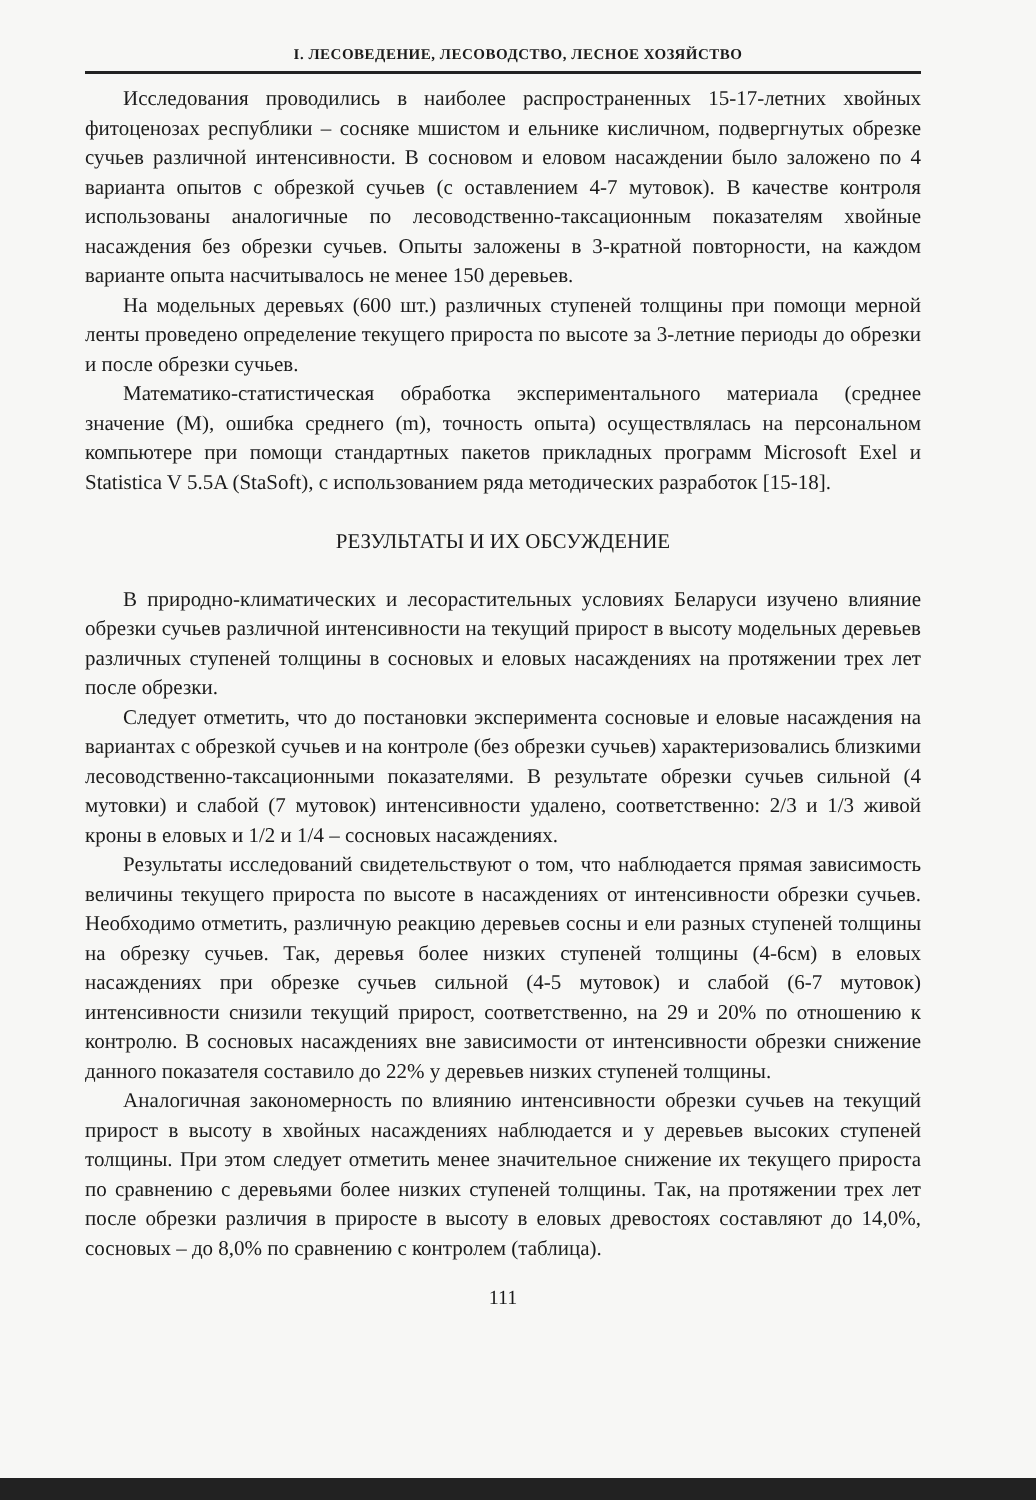I. ЛЕСОВЕДЕНИЕ, ЛЕСОВОДСТВО, ЛЕСНОЕ ХОЗЯЙСТВО
Исследования проводились в наиболее распространенных 15-17-летних хвойных фитоценозах республики – сосняке мшистом и ельнике кисличном, подвергнутых обрезке сучьев различной интенсивности. В сосновом и еловом насаждении было заложено по 4 варианта опытов с обрезкой сучьев (с оставлением 4-7 мутовок). В качестве контроля использованы аналогичные по лесоводственно-таксационным показателям хвойные насаждения без обрезки сучьев. Опыты заложены в 3-кратной повторности, на каждом варианте опыта насчитывалось не менее 150 деревьев.
На модельных деревьях (600 шт.) различных ступеней толщины при помощи мерной ленты проведено определение текущего прироста по высоте за 3-летние периоды до обрезки и после обрезки сучьев.
Математико-статистическая обработка экспериментального материала (среднее значение (M), ошибка среднего (m), точность опыта) осуществлялась на персональном компьютере при помощи стандартных пакетов прикладных программ Microsoft Exel и Statistica V 5.5A (StaSoft), с использованием ряда методических разработок [15-18].
РЕЗУЛЬТАТЫ И ИХ ОБСУЖДЕНИЕ
В природно-климатических и лесорастительных условиях Беларуси изучено влияние обрезки сучьев различной интенсивности на текущий прирост в высоту модельных деревьев различных ступеней толщины в сосновых и еловых насаждениях на протяжении трех лет после обрезки.
Следует отметить, что до постановки эксперимента сосновые и еловые насаждения на вариантах с обрезкой сучьев и на контроле (без обрезки сучьев) характеризовались близкими лесоводственно-таксационными показателями. В результате обрезки сучьев сильной (4 мутовки) и слабой (7 мутовок) интенсивности удалено, соответственно: 2/3 и 1/3 живой кроны в еловых и 1/2 и 1/4 – сосновых насаждениях.
Результаты исследований свидетельствуют о том, что наблюдается прямая зависимость величины текущего прироста по высоте в насаждениях от интенсивности обрезки сучьев. Необходимо отметить, различную реакцию деревьев сосны и ели разных ступеней толщины на обрезку сучьев. Так, деревья более низких ступеней толщины (4-6см) в еловых насаждениях при обрезке сучьев сильной (4-5 мутовок) и слабой (6-7 мутовок) интенсивности снизили текущий прирост, соответственно, на 29 и 20% по отношению к контролю. В сосновых насаждениях вне зависимости от интенсивности обрезки снижение данного показателя составило до 22% у деревьев низких ступеней толщины.
Аналогичная закономерность по влиянию интенсивности обрезки сучьев на текущий прирост в высоту в хвойных насаждениях наблюдается и у деревьев высоких ступеней толщины. При этом следует отметить менее значительное снижение их текущего прироста по сравнению с деревьями более низких ступеней толщины. Так, на протяжении трех лет после обрезки различия в приросте в высоту в еловых древостоях составляют до 14,0%, сосновых – до 8,0% по сравнению с контролем (таблица).
111